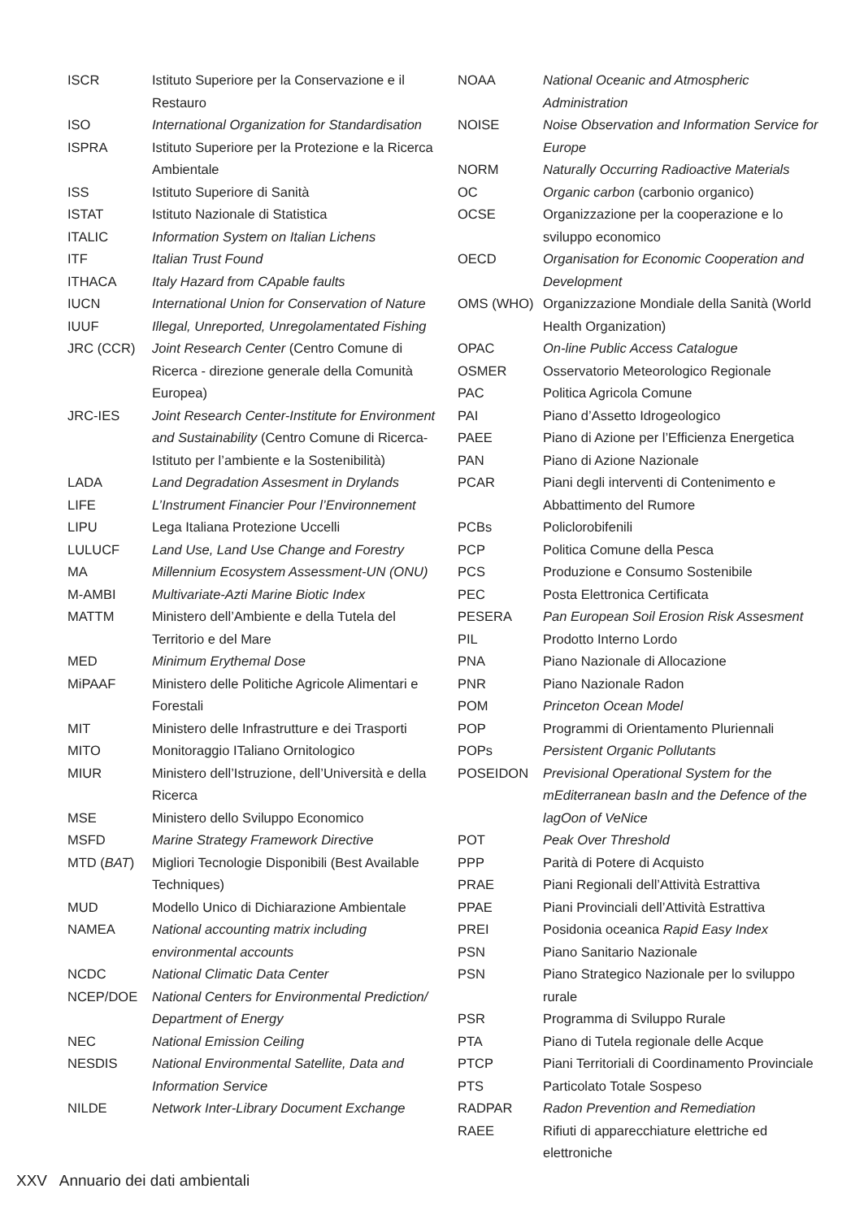| ISCR | Istituto Superiore per la Conservazione e il Restauro |
| ISO | International Organization for Standardisation |
| ISPRA | Istituto Superiore per la Protezione e la Ricerca Ambientale |
| ISS | Istituto Superiore di Sanità |
| ISTAT | Istituto Nazionale di Statistica |
| ITALIC | Information System on Italian Lichens |
| ITF | Italian Trust Found |
| ITHACA | Italy Hazard from CApable faults |
| IUCN | International Union for Conservation of Nature |
| IUUF | Illegal, Unreported, Unregolamentated Fishing |
| JRC (CCR) | Joint Research Center (Centro Comune di Ricerca - direzione generale della Comunità Europea) |
| JRC-IES | Joint Research Center-Institute for Environment and Sustainability (Centro Comune di Ricerca-Istituto per l’ambiente e la Sostenibilità) |
| LADA | Land Degradation Assesment in Drylands |
| LIFE | L’Instrument Financier Pour l’Environnement |
| LIPU | Lega Italiana Protezione Uccelli |
| LULUCF | Land Use, Land Use Change and Forestry |
| MA | Millennium Ecosystem Assessment-UN (ONU) |
| M-AMBI | Multivariate-Azti Marine Biotic Index |
| MATTM | Ministero dell’Ambiente e della Tutela del Territorio e del Mare |
| MED | Minimum Erythemal Dose |
| MiPAAF | Ministero delle Politiche Agricole Alimentari e Forestali |
| MIT | Ministero delle Infrastrutture e dei Trasporti |
| MITO | Monitoraggio ITaliano Ornitologico |
| MIUR | Ministero dell’Istruzione, dell’Università e della Ricerca |
| MSE | Ministero dello Sviluppo Economico |
| MSFD | Marine Strategy Framework Directive |
| MTD ( BAT ) | Migliori Tecnologie Disponibili (Best Available Techniques) |
| MUD | Modello Unico di Dichiarazione Ambientale |
| NAMEA | National accounting matrix including environmental accounts |
| NCDC | National Climatic Data Center |
| NCEP/DOE | National Centers for Environmental Prediction/ Department of Energy |
| NEC | National Emission Ceiling |
| NESDIS | National Environmental Satellite, Data and Information Service |
| NILDE | Network Inter-Library Document Exchange |
| NOAA | National Oceanic and Atmospheric Administration |
| NOISE | Noise Observation and Information Service for Europe |
| NORM | Naturally Occurring Radioactive Materials |
| OC | Organic carbon (carbonio organico) |
| OCSE | Organizzazione per la cooperazione e lo sviluppo economico |
| OECD | Organisation for Economic Cooperation and Development |
| OMS (WHO) | Organizzazione Mondiale della Sanità (World Health Organization) |
| OPAC | On-line Public Access Catalogue |
| OSMER | Osservatorio Meteorologico Regionale |
| PAC | Politica Agricola Comune |
| PAI | Piano d’Assetto Idrogeologico |
| PAEE | Piano di Azione per l’Efficienza Energetica |
| PAN | Piano di Azione Nazionale |
| PCAR | Piani degli interventi di Contenimento e Abbattimento del Rumore |
| PCBs | Policlorobifenili |
| PCP | Politica Comune della Pesca |
| PCS | Produzione e Consumo Sostenibile |
| PEC | Posta Elettronica Certificata |
| PESERA | Pan European Soil Erosion Risk Assesment |
| PIL | Prodotto Interno Lordo |
| PNA | Piano Nazionale di Allocazione |
| PNR | Piano Nazionale Radon |
| POM | Princeton Ocean Model |
| POP | Programmi di Orientamento Pluriennali |
| POPs | Persistent Organic Pollutants |
| POSEIDON | Previsional Operational System for the mEditerranean basIn and the Defence of the lagOon of VeNice |
| POT | Peak Over Threshold |
| PPP | Parità di Potere di Acquisto |
| PRAE | Piani Regionali dell’Attività Estrattiva |
| PPAE | Piani Provinciali dell’Attività Estrattiva |
| PREI | Posidonia oceanica Rapid Easy Index |
| PSN | Piano Sanitario Nazionale |
| PSN | Piano Strategico Nazionale per lo sviluppo rurale |
| PSR | Programma di Sviluppo Rurale |
| PTA | Piano di Tutela regionale delle Acque |
| PTCP | Piani Territoriali di Coordinamento Provinciale |
| PTS | Particolato Totale Sospeso |
| RADPAR | Radon Prevention and Remediation |
| RAEE | Rifiuti di apparecchiature elettriche ed elettroniche |
XXV Annuario dei dati ambientali